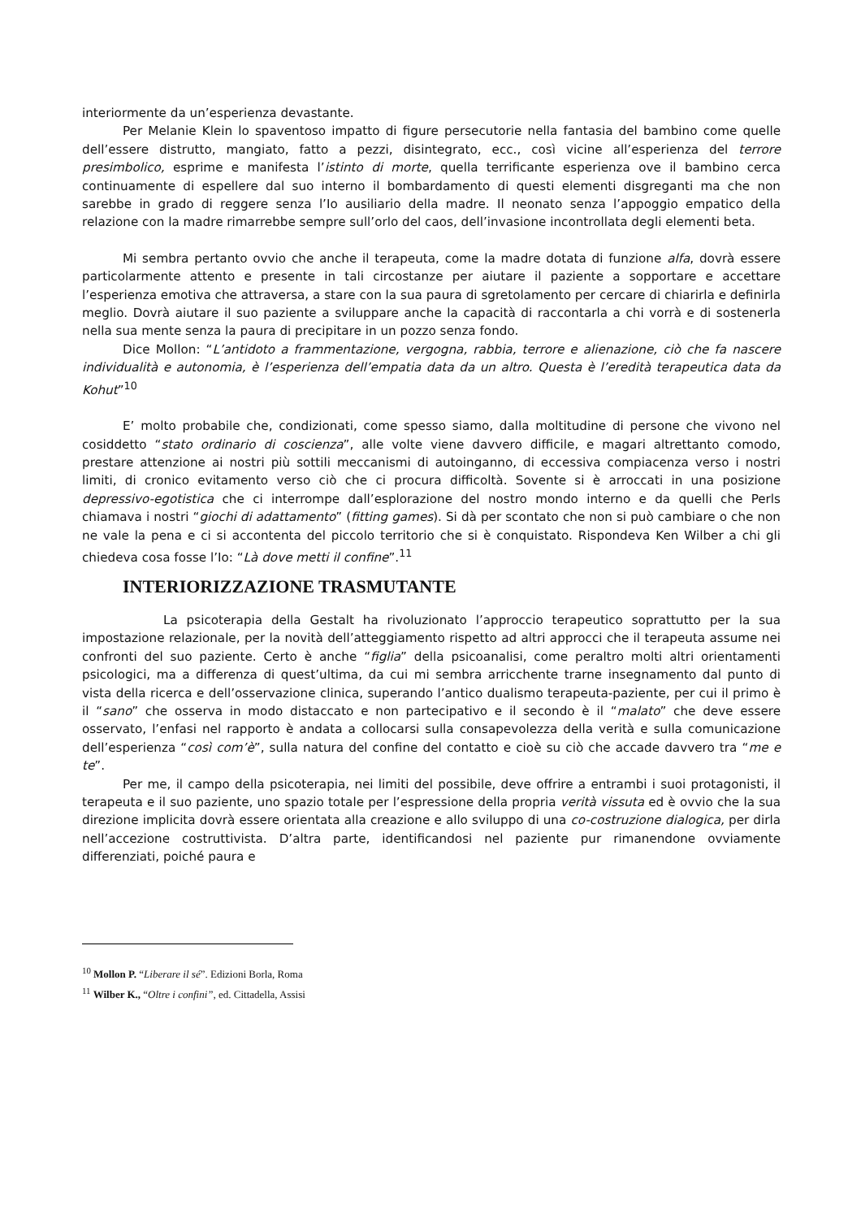interiormente da un’esperienza devastante.
Per Melanie Klein lo spaventoso impatto di figure persecutorie nella fantasia del bambino come quelle dell’essere distrutto, mangiato, fatto a pezzi, disintegrato, ecc., così vicine all’esperienza del terrore presimbolico, esprime e manifesta l’istinto di morte, quella terrificante esperienza ove il bambino cerca continuamente di espellere dal suo interno il bombardamento di questi elementi disgreganti ma che non sarebbe in grado di reggere senza l’Io ausiliario della madre. Il neonato senza l’appoggio empatico della relazione con la madre rimarrebbe sempre sull’orlo del caos, dell’invasione incontrollata degli elementi beta.
Mi sembra pertanto ovvio che anche il terapeuta, come la madre dotata di funzione alfa, dovrà essere particolarmente attento e presente in tali circostanze per aiutare il paziente a sopportare e accettare l’esperienza emotiva che attraversa, a stare con la sua paura di sgretolamento per cercare di chiarirla e definirla meglio. Dovrà aiutare il suo paziente a sviluppare anche la capacità di raccontarla a chi vorrà e di sostenerla nella sua mente senza la paura di precipitare in un pozzo senza fondo.
Dice Mollon: “L’antidoto a frammentazione, vergogna, rabbia, terrore e alienazione, ciò che fa nascere individualità e autonomia, è l’esperienza dell’empatia data da un altro. Questa è l’eredità terapeutica data da Kohut”<sup>10</sup>
E’ molto probabile che, condizionati, come spesso siamo, dalla moltitudine di persone che vivono nel cosiddetto “stato ordinario di coscienza”, alle volte viene davvero difficile, e magari altrettanto comodo, prestare attenzione ai nostri più sottili meccanismi di autoinganno, di eccessiva compiacenza verso i nostri limiti, di cronico evitamento verso ciò che ci procura difficoltà. Sovente si è arroccati in una posizione depressivo-egotistica che ci interrompe dall’esplorazione del nostro mondo interno e da quelli che Perls chiamava i nostri “giochi di adattamento” (fitting games). Si dà per scontato che non si può cambiare o che non ne vale la pena e ci si accontenta del piccolo territorio che si è conquistato. Rispondeva Ken Wilber a chi gli chiedeva cosa fosse l’Io: “Là dove metti il confine”.<sup>11</sup>
INTERIORIZZAZIONE TRASMUTANTE
La psicoterapia della Gestalt ha rivoluzionato l’approccio terapeutico soprattutto per la sua impostazione relazionale, per la novità dell’atteggiamento rispetto ad altri approcci che il terapeuta assume nei confronti del suo paziente. Certo è anche “figlia” della psicoanalisi, come peraltro molti altri orientamenti psicologici, ma a differenza di quest’ultima, da cui mi sembra arricchente trarne insegnamento dal punto di vista della ricerca e dell’osservazione clinica, superando l’antico dualismo terapeuta-paziente, per cui il primo è il “sano” che osserva in modo distaccato e non partecipativo e il secondo è il “malato” che deve essere osservato, l’enfasi nel rapporto è andata a collocarsi sulla consapevolezza della verità e sulla comunicazione dell’esperienza “così com’è”, sulla natura del confine del contatto e cioè su ciò che accade davvero tra “me e te”.
Per me, il campo della psicoterapia, nei limiti del possibile, deve offrire a entrambi i suoi protagonisti, il terapeuta e il suo paziente, uno spazio totale per l’espressione della propria verità vissuta ed è ovvio che la sua direzione implicita dovrà essere orientata alla creazione e allo sviluppo di una co-costruzione dialogica, per dirla nell’accezione costruttivista. D’altra parte, identificandosi nel paziente pur rimanendone ovviamente differenziati, poiché paura e
<sup>10</sup> Mollon P. “Liberare il sé”. Edizioni Borla, Roma
<sup>11</sup> Wilber K., “Oltre i confini”, ed. Cittadella, Assisi